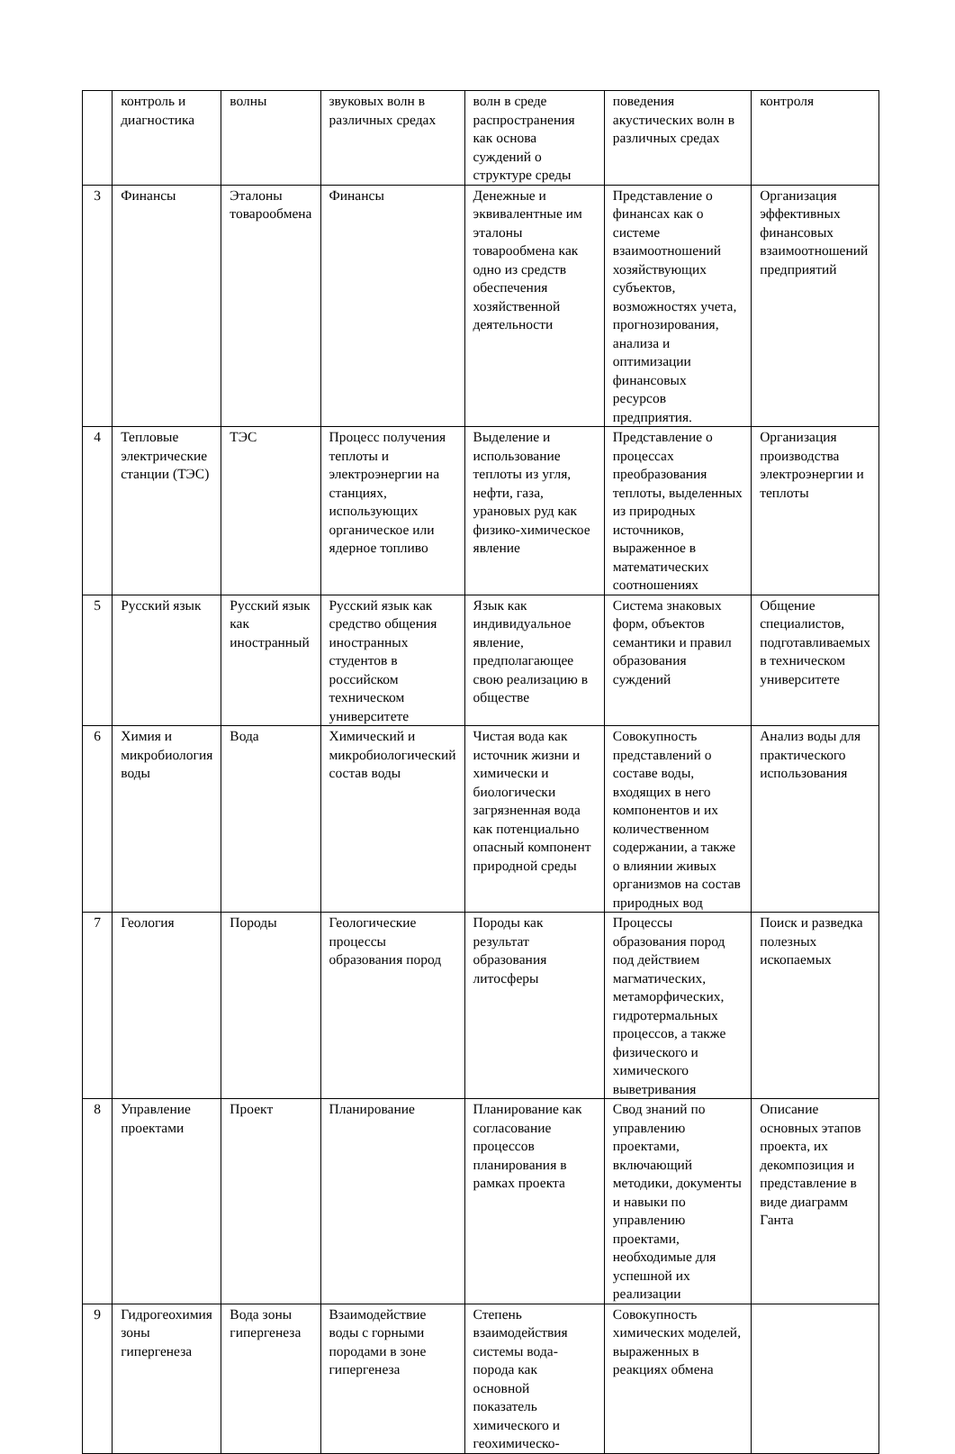| | контроль и диагностика | волны | звуковых волн в различных средах | волн в среде распространения как основа суждений о структуре среды | поведения акустических волн в различных средах | контроля |
| 3 | Финансы | Эталоны товарообмена | Финансы | Денежные и эквивалентные им эталоны товарообмена как одно из средств обеспечения хозяйственной деятельности | Представление о финансах как о системе взаимоотношений хозяйствующих субъектов, возможностях учета, прогнозирования, анализа и оптимизации финансовых ресурсов предприятия. | Организация эффективных финансовых взаимоотношений предприятий |
| 4 | Тепловые электрические станции (ТЭС) | ТЭС | Процесс получения теплоты и электроэнергии на станциях, использующих органическое или ядерное топливо | Выделение и использование теплоты из угля, нефти, газа, урановых руд как физико-химическое явление | Представление о процессах преобразования теплоты, выделенных из природных источников, выраженное в математических соотношениях | Организация производства электроэнергии и теплоты |
| 5 | Русский язык | Русский язык как иностранный | Русский язык как средство общения иностранных студентов в российском техническом университете | Язык как индивидуальное явление, предполагающее свою реализацию в обществе | Система знаковых форм, объектов семантики и правил образования суждений | Общение специалистов, подготавливаемых в техническом университете |
| 6 | Химия и микробиология воды | Вода | Химический и микробиологический состав воды | Чистая вода как источник жизни и химически и биологически загрязненная вода как потенциально опасный компонент природной среды | Совокупность представлений о составе воды, входящих в него компонентов и их количественном содержании, а также о влиянии живых организмов на состав природных вод | Анализ воды для практического использования |
| 7 | Геология | Породы | Геологические процессы образования пород | Породы как результат образования литосферы | Процессы образования пород под действием магматических, метаморфических, гидротермальных процессов, а также физического и химического выветривания | Поиск и разведка полезных ископаемых |
| 8 | Управление проектами | Проект | Планирование | Планирование как согласование процессов планирования в рамках проекта | Свод знаний по управлению проектами, включающий методики, документы и навыки по управлению проектами, необходимые для успешной их реализации | Описание основных этапов проекта, их декомпозиция и представление в виде диаграмм Ганта |
| 9 | Гидрогеохимия зоны гипергенеза | Вода зоны гипергенеза | Взаимодействие воды с горными породами в зоне гипергенеза | Степень взаимодействия системы вода-порода как основной показатель химического и геохимическо- | Совокупность химических моделей, выраженных в реакциях обмена | |